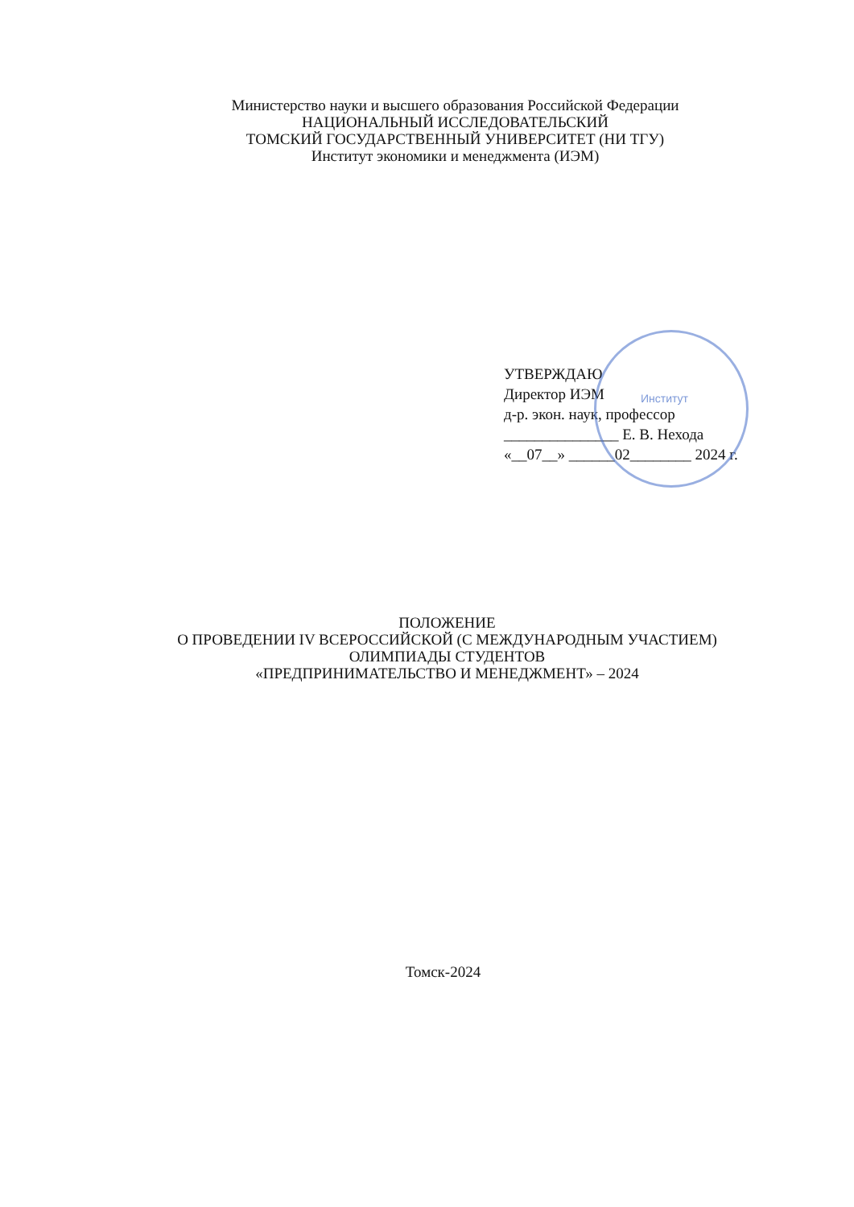Министерство науки и высшего образования Российской Федерации
НАЦИОНАЛЬНЫЙ ИССЛЕДОВАТЕЛЬСКИЙ
ТОМСКИЙ ГОСУДАРСТВЕННЫЙ УНИВЕРСИТЕТ (НИ ТГУ)
Институт экономики и менеджмента (ИЭМ)
Институт
УТВЕРЖДАЮ
Директор ИЭМ
д-р. экон. наук, профессор
_______________ Е. В. Нехода
«__07__» ______02________ 2024 г.
ПОЛОЖЕНИЕ
О ПРОВЕДЕНИИ IV ВСЕРОССИЙСКОЙ (С МЕЖДУНАРОДНЫМ УЧАСТИЕМ)
ОЛИМПИАДЫ СТУДЕНТОВ
«ПРЕДПРИНИМАТЕЛЬСТВО И МЕНЕДЖМЕНТ» – 2024
Томск-2024